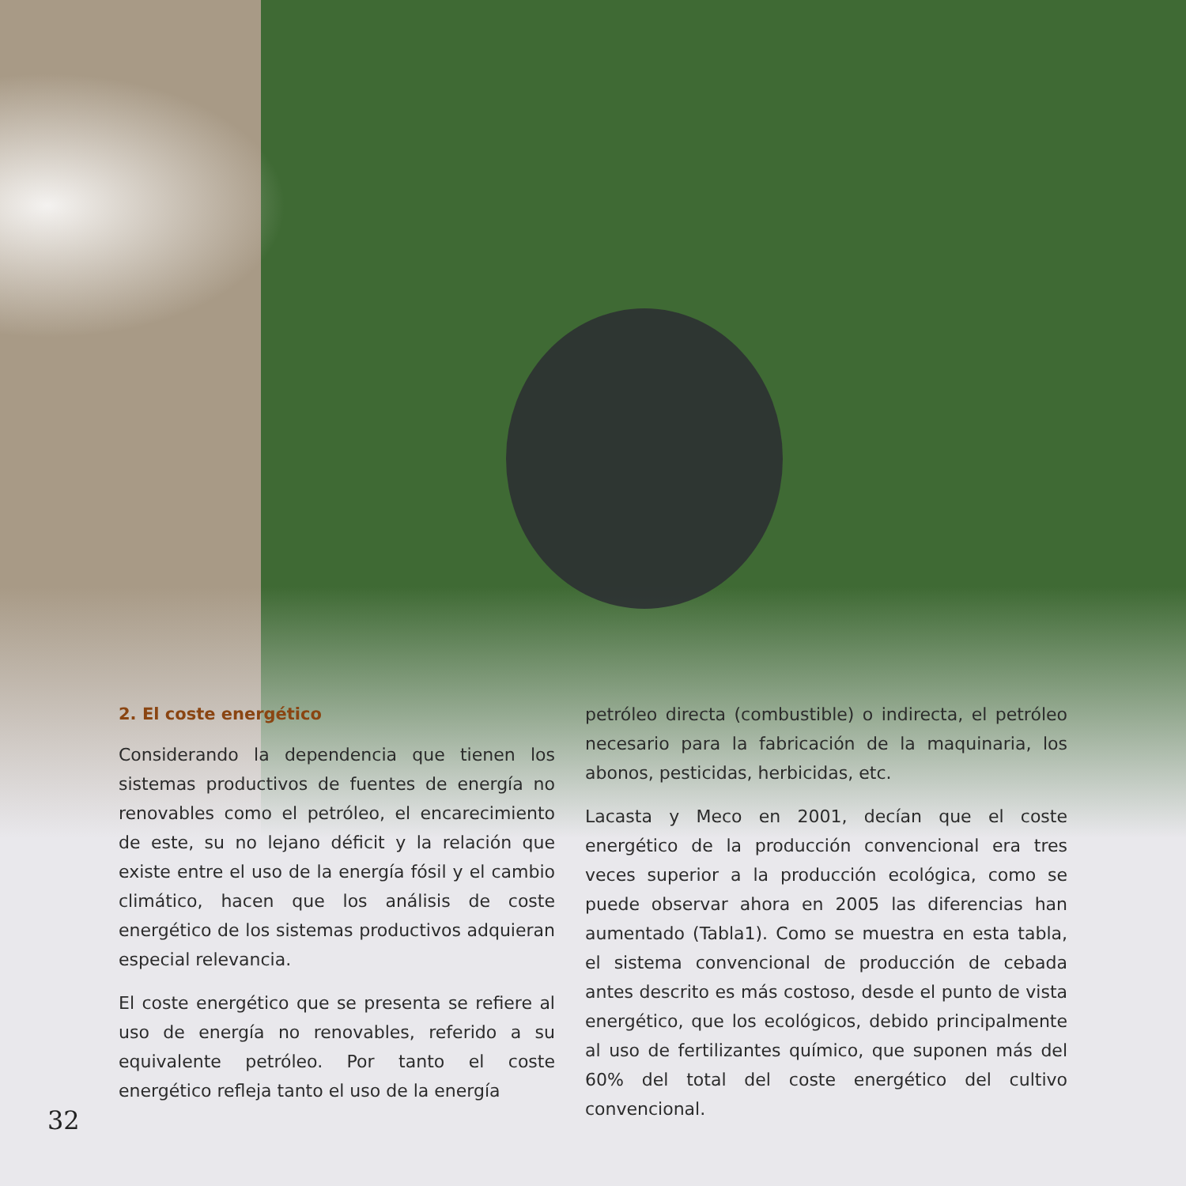2. El coste energético
Considerando la dependencia que tienen los sistemas productivos de fuentes de energía no renovables como el petróleo, el encarecimiento de este, su no lejano déficit y la relación que existe entre el uso de la energía fósil y el cambio climático, hacen que los análisis de coste energético de los sistemas productivos adquieran especial relevancia.
El coste energético que se presenta se refiere al uso de energía no renovables, referido a su equivalente petróleo. Por tanto el coste energético refleja tanto el uso de la energía
petróleo directa (combustible) o indirecta, el petróleo necesario para la fabricación de la maquinaria, los abonos, pesticidas, herbicidas, etc.
Lacasta y Meco en 2001, decían que el coste energético de la producción convencional era tres veces superior a la producción ecológica, como se puede observar ahora en 2005 las diferencias han aumentado (Tabla1). Como se muestra en esta tabla, el sistema convencional de producción de cebada antes descrito es más costoso, desde el punto de vista energético, que los ecológicos, debido principalmente al uso de fertilizantes químico, que suponen más del 60% del total del coste energético del cultivo convencional.
32